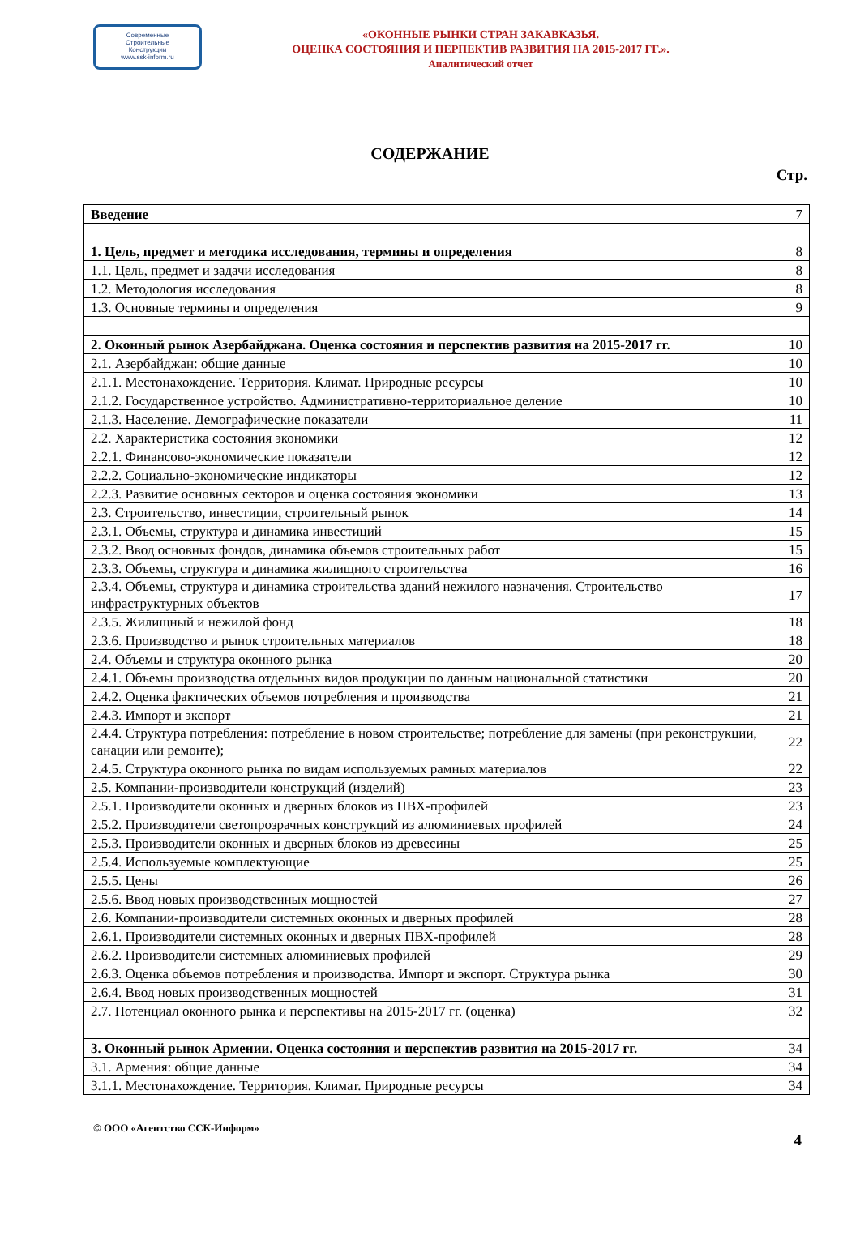Современные
Строительные
Конструкции
www.ssk-inform.ru
«ОКОННЫЕ РЫНКИ СТРАН ЗАКАВКАЗЬЯ.
ОЦЕНКА СОСТОЯНИЯ И ПЕРПЕКТИВ РАЗВИТИЯ НА 2015-2017 ГГ.».
Аналитический отчет
СОДЕРЖАНИЕ
Стр.
| Введение | 7 |
| 1. Цель, предмет и методика исследования, термины и определения | 8 |
| 1.1. Цель, предмет и задачи исследования | 8 |
| 1.2. Методология исследования | 8 |
| 1.3. Основные термины и определения | 9 |
| 2. Оконный рынок Азербайджана. Оценка состояния и перспектив развития на 2015-2017 гг. | 10 |
| 2.1. Азербайджан: общие данные | 10 |
| 2.1.1. Местонахождение. Территория. Климат. Природные ресурсы | 10 |
| 2.1.2. Государственное устройство. Административно-территориальное деление | 10 |
| 2.1.3. Население. Демографические показатели | 11 |
| 2.2. Характеристика состояния экономики | 12 |
| 2.2.1. Финансово-экономические показатели | 12 |
| 2.2.2. Социально-экономические индикаторы | 12 |
| 2.2.3. Развитие основных секторов и оценка состояния экономики | 13 |
| 2.3. Строительство, инвестиции, строительный рынок | 14 |
| 2.3.1. Объемы, структура и динамика инвестиций | 15 |
| 2.3.2. Ввод основных фондов, динамика объемов строительных работ | 15 |
| 2.3.3. Объемы, структура и динамика жилищного строительства | 16 |
| 2.3.4. Объемы, структура и динамика строительства зданий нежилого назначения. Строительство инфраструктурных объектов | 17 |
| 2.3.5. Жилищный и нежилой фонд | 18 |
| 2.3.6. Производство и рынок строительных материалов | 18 |
| 2.4. Объемы и структура оконного рынка | 20 |
| 2.4.1. Объемы производства отдельных видов продукции по данным национальной статистики | 20 |
| 2.4.2. Оценка фактических объемов потребления и производства | 21 |
| 2.4.3. Импорт и экспорт | 21 |
| 2.4.4. Структура потребления: потребление в новом строительстве; потребление для замены (при реконструкции, санации или ремонте); | 22 |
| 2.4.5. Структура оконного рынка по видам используемых рамных материалов | 22 |
| 2.5. Компании-производители конструкций (изделий) | 23 |
| 2.5.1. Производители оконных и дверных блоков из ПВХ-профилей | 23 |
| 2.5.2. Производители светопрозрачных конструкций из алюминиевых профилей | 24 |
| 2.5.3. Производители оконных и дверных блоков из древесины | 25 |
| 2.5.4. Используемые комплектующие | 25 |
| 2.5.5. Цены | 26 |
| 2.5.6. Ввод новых производственных мощностей | 27 |
| 2.6. Компании-производители системных оконных и дверных профилей | 28 |
| 2.6.1. Производители системных оконных и дверных ПВХ-профилей | 28 |
| 2.6.2. Производители системных алюминиевых профилей | 29 |
| 2.6.3. Оценка объемов потребления и производства. Импорт и экспорт. Структура рынка | 30 |
| 2.6.4. Ввод новых производственных мощностей | 31 |
| 2.7. Потенциал оконного рынка и перспективы на 2015-2017 гг. (оценка) | 32 |
| 3. Оконный рынок Армении. Оценка состояния и перспектив развития на 2015-2017 гг. | 34 |
| 3.1. Армения: общие данные | 34 |
| 3.1.1. Местонахождение. Территория. Климат. Природные ресурсы | 34 |
© ООО «Агентство ССК-Информ» 4